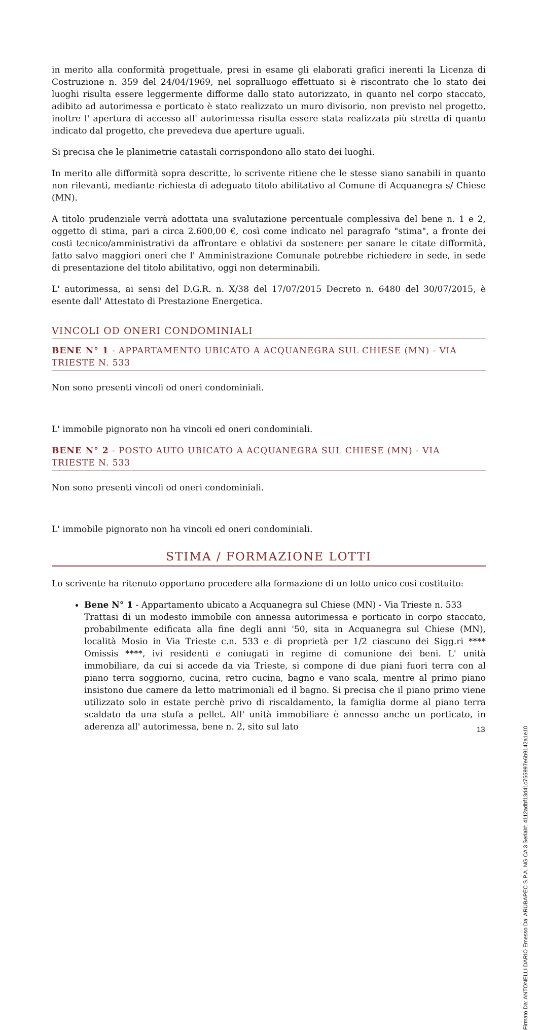in merito alla conformità progettuale, presi in esame gli elaborati grafici inerenti la Licenza di Costruzione n. 359 del 24/04/1969, nel sopralluogo effettuato si è riscontrato che lo stato dei luoghi risulta essere leggermente difforme dallo stato autorizzato, in quanto nel corpo staccato, adibito ad autorimessa e porticato è stato realizzato un muro divisorio, non previsto nel progetto, inoltre l' apertura di accesso all' autorimessa risulta essere stata realizzata più stretta di quanto indicato dal progetto, che prevedeva due aperture uguali.
Si precisa che le planimetrie catastali corrispondono allo stato dei luoghi.
In merito alle difformità sopra descritte, lo scrivente ritiene che le stesse siano sanabili in quanto non rilevanti, mediante richiesta di adeguato titolo abilitativo al Comune di Acquanegra s/ Chiese (MN).
A titolo prudenziale verrà adottata una svalutazione percentuale complessiva del bene n. 1 e 2, oggetto di stima, pari a circa 2.600,00 €, così come indicato nel paragrafo "stima", a fronte dei costi tecnico/amministrativi da affrontare e oblativi da sostenere per sanare le citate difformità, fatto salvo maggiori oneri che l' Amministrazione Comunale potrebbe richiedere in sede, in sede di presentazione del titolo abilitativo, oggi non determinabili.
L' autorimessa, ai sensi del D.G.R. n. X/38 del 17/07/2015 Decreto n. 6480 del 30/07/2015, è esente dall' Attestato di Prestazione Energetica.
VINCOLI OD ONERI CONDOMINIALI
BENE N° 1 - APPARTAMENTO UBICATO A ACQUANEGRA SUL CHIESE (MN) - VIA TRIESTE N. 533
Non sono presenti vincoli od oneri condominiali.
L' immobile pignorato non ha vincoli ed oneri condominiali.
BENE N° 2 - POSTO AUTO UBICATO A ACQUANEGRA SUL CHIESE (MN) - VIA TRIESTE N. 533
Non sono presenti vincoli od oneri condominiali.
L' immobile pignorato non ha vincoli ed oneri condominiali.
STIMA / FORMAZIONE LOTTI
Lo scrivente ha ritenuto opportuno procedere alla formazione di un lotto unico cosi costituito:
Bene N° 1 - Appartamento ubicato a Acquanegra sul Chiese (MN) - Via Trieste n. 533
Trattasi di un modesto immobile con annessa autorimessa e porticato in corpo staccato, probabilmente edificata alla fine degli anni '50, sita in Acquanegra sul Chiese (MN), località Mosio in Via Trieste c.n. 533 e di proprietà per 1/2 ciascuno dei Sigg.ri **** Omissis ****, ivi residenti e coniugati in regime di comunione dei beni. L' unità immobiliare, da cui si accede da via Trieste, si compone di due piani fuori terra con al piano terra soggiorno, cucina, retro cucina, bagno e vano scala, mentre al primo piano insistono due camere da letto matrimoniali ed il bagno. Si precisa che il piano primo viene utilizzato solo in estate perchè privo di riscaldamento, la famiglia dorme al piano terra scaldato da una stufa a pellet. All' unità immobiliare è annesso anche un porticato, in aderenza all' autorimessa, bene n. 2, sito sul lato
13
Firmato Da: ANTONELLI DARIO Emesso Da: ARUBAPEC S.P.A. NG CA 3 Serial#: 4112adbf13d41c755997e6b9142a1e10